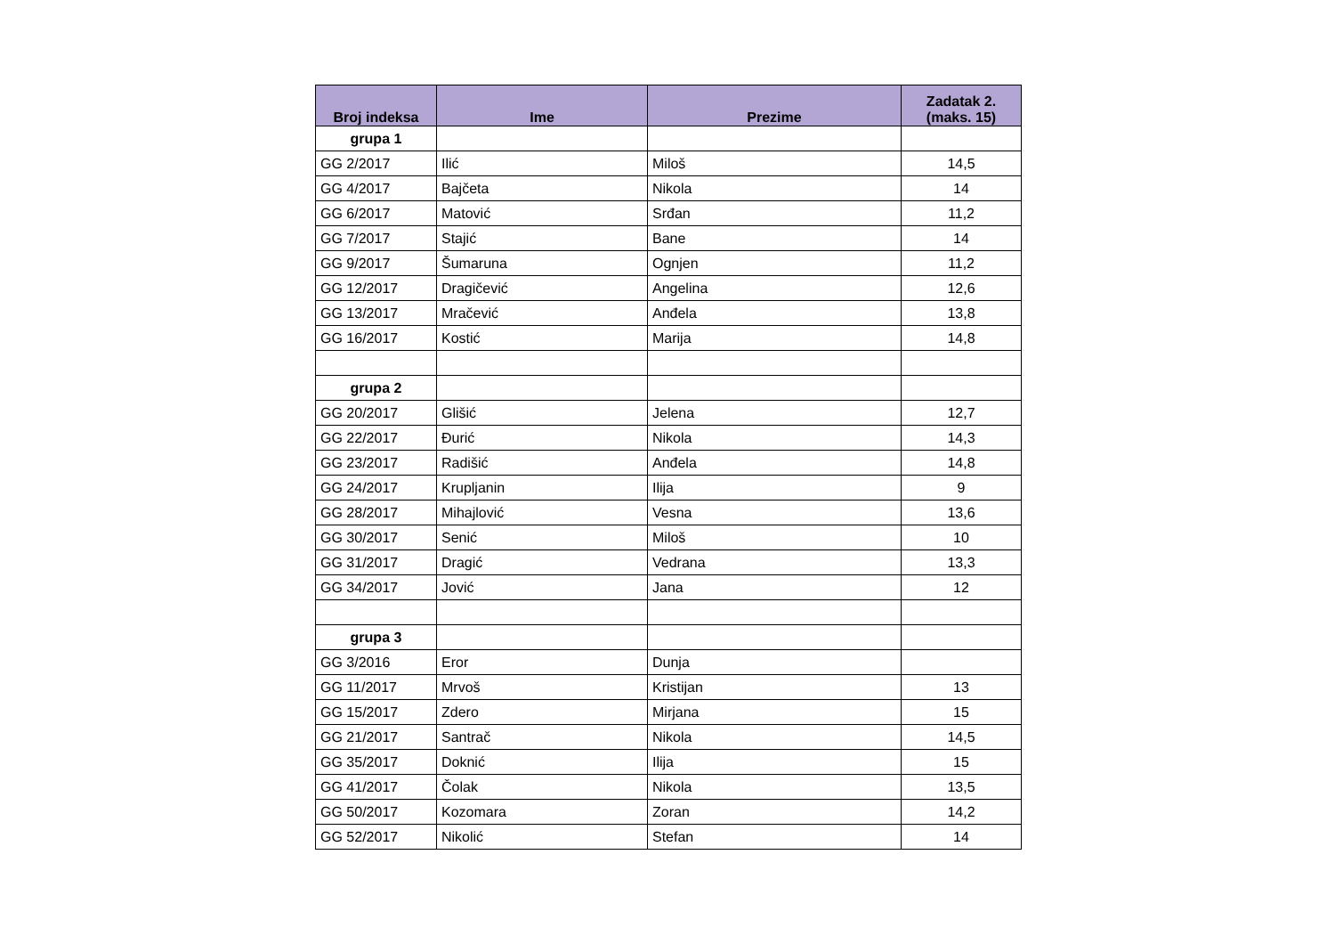| Broj indeksa | Ime | Prezime | Zadatak 2. (maks. 15) |
| --- | --- | --- | --- |
| grupa 1 | | | |
| GG 2/2017 | Ilić | Miloš | 14,5 |
| GG 4/2017 | Bajčeta | Nikola | 14 |
| GG 6/2017 | Matović | Srđan | 11,2 |
| GG 7/2017 | Stajić | Bane | 14 |
| GG 9/2017 | Šumaruna | Ognjen | 11,2 |
| GG 12/2017 | Dragičević | Angelina | 12,6 |
| GG 13/2017 | Mračević | Anđela | 13,8 |
| GG 16/2017 | Kostić | Marija | 14,8 |
| grupa 2 | | | |
| GG 20/2017 | Glišić | Jelena | 12,7 |
| GG 22/2017 | Đurić | Nikola | 14,3 |
| GG 23/2017 | Radišić | Anđela | 14,8 |
| GG 24/2017 | Krupljanin | Ilija | 9 |
| GG 28/2017 | Mihajlović | Vesna | 13,6 |
| GG 30/2017 | Senić | Miloš | 10 |
| GG 31/2017 | Dragić | Vedrana | 13,3 |
| GG 34/2017 | Jović | Jana | 12 |
| grupa 3 | | | |
| GG 3/2016 | Eror | Dunja | |
| GG 11/2017 | Mrvoš | Kristijan | 13 |
| GG 15/2017 | Zdero | Mirjana | 15 |
| GG 21/2017 | Santrač | Nikola | 14,5 |
| GG 35/2017 | Doknić | Ilija | 15 |
| GG 41/2017 | Čolak | Nikola | 13,5 |
| GG 50/2017 | Kozomara | Zoran | 14,2 |
| GG 52/2017 | Nikolić | Stefan | 14 |